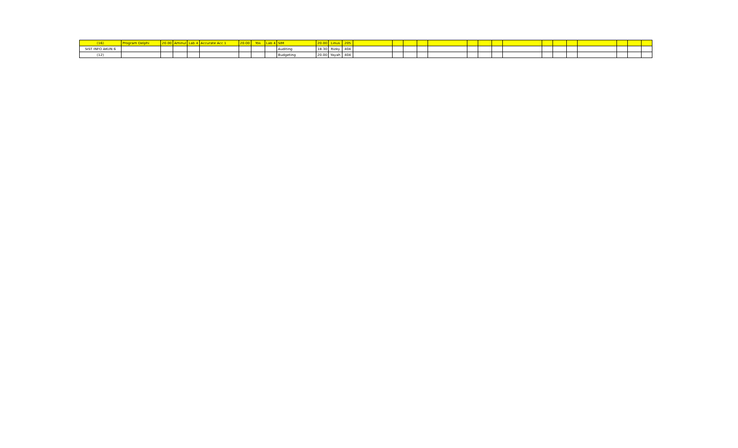| (16) | Program Delphi | 20.00 | Aminul | Lab 4 | Accurate Acc 1 | 20.00 | Yos | Lab 4 | SIM | 20.00 | Linus | 205 | | | | | | | | | | | | | | | | |
| SIST INFO AKUN 6 | | | | | | | | | Auditing | 18.30 | Rizky | 404 | | | | | | | | | | | | | | | | |
| (12) | | | | | | | | | Budgeting | 20.00 | Yayah | 404 | | | | | | | | | | | | | | | | |